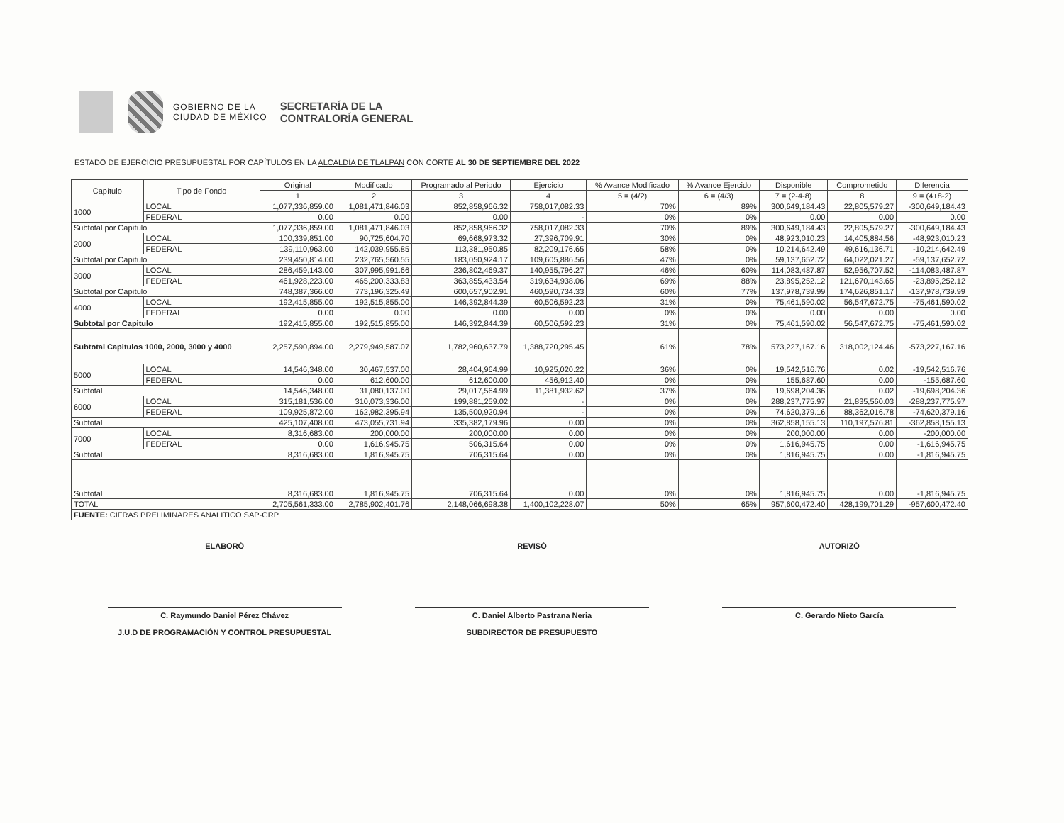GOBIERNO DE LA
CIUDAD DE MÉXICO
SECRETARÍA DE LA
CONTRALORÍA GENERAL
ESTADO DE EJERCICIO PRESUPUESTAL POR CAPÍTULOS EN LA ALCALDÍA DE TLALPAN CON CORTE AL 30 DE SEPTIEMBRE DEL 2022
| Capítulo | Tipo de Fondo | Original | Modificado | Programado al Periodo | Ejercicio | % Avance Modificado | % Avance Ejercido | Disponible | Comprometido | Diferencia |
| --- | --- | --- | --- | --- | --- | --- | --- | --- | --- | --- |
| | | 1 | 2 | 3 | 4 | 5 = (4/2) | 6 = (4/3) | 7 = (2-4-8) | 8 | 9 = (4+8-2) |
| 1000 | LOCAL | 1,077,336,859.00 | 1,081,471,846.03 | 852,858,966.32 | 758,017,082.33 | 70% | 89% | 300,649,184.43 | 22,805,579.27 | -300,649,184.43 |
| | FEDERAL | 0.00 | 0.00 | 0.00 | - | 0% | 0% | 0.00 | 0.00 | 0.00 |
| Subtotal por Capítulo | | 1,077,336,859.00 | 1,081,471,846.03 | 852,858,966.32 | 758,017,082.33 | 70% | 89% | 300,649,184.43 | 22,805,579.27 | -300,649,184.43 |
| 2000 | LOCAL | 100,339,851.00 | 90,725,604.70 | 69,668,973.32 | 27,396,709.91 | 30% | 0% | 48,923,010.23 | 14,405,884.56 | -48,923,010.23 |
| | FEDERAL | 139,110,963.00 | 142,039,955.85 | 113,381,950.85 | 82,209,176.65 | 58% | 0% | 10,214,642.49 | 49,616,136.71 | -10,214,642.49 |
| Subtotal por Capítulo | | 239,450,814.00 | 232,765,560.55 | 183,050,924.17 | 109,605,886.56 | 47% | 0% | 59,137,652.72 | 64,022,021.27 | -59,137,652.72 |
| 3000 | LOCAL | 286,459,143.00 | 307,995,991.66 | 236,802,469.37 | 140,955,796.27 | 46% | 60% | 114,083,487.87 | 52,956,707.52 | -114,083,487.87 |
| | FEDERAL | 461,928,223.00 | 465,200,333.83 | 363,855,433.54 | 319,634,938.06 | 69% | 88% | 23,895,252.12 | 121,670,143.65 | -23,895,252.12 |
| Subtotal por Capítulo | | 748,387,366.00 | 773,196,325.49 | 600,657,902.91 | 460,590,734.33 | 60% | 77% | 137,978,739.99 | 174,626,851.17 | -137,978,739.99 |
| 4000 | LOCAL | 192,415,855.00 | 192,515,855.00 | 146,392,844.39 | 60,506,592.23 | 31% | 0% | 75,461,590.02 | 56,547,672.75 | -75,461,590.02 |
| | FEDERAL | 0.00 | 0.00 | 0.00 | 0.00 | 0% | 0% | 0.00 | 0.00 | 0.00 |
| Subtotal por Capitulo | | 192,415,855.00 | 192,515,855.00 | 146,392,844.39 | 60,506,592.23 | 31% | 0% | 75,461,590.02 | 56,547,672.75 | -75,461,590.02 |
| Subtotal Capitulos 1000, 2000, 3000 y 4000 | | 2,257,590,894.00 | 2,279,949,587.07 | 1,782,960,637.79 | 1,388,720,295.45 | 61% | 78% | 573,227,167.16 | 318,002,124.46 | -573,227,167.16 |
| 5000 | LOCAL | 14,546,348.00 | 30,467,537.00 | 28,404,964.99 | 10,925,020.22 | 36% | 0% | 19,542,516.76 | 0.02 | -19,542,516.76 |
| | FEDERAL | 0.00 | 612,600.00 | 612,600.00 | 456,912.40 | 0% | 0% | 155,687.60 | 0.00 | -155,687.60 |
| Subtotal | | 14,546,348.00 | 31,080,137.00 | 29,017,564.99 | 11,381,932.62 | 37% | 0% | 19,698,204.36 | 0.02 | -19,698,204.36 |
| 6000 | LOCAL | 315,181,536.00 | 310,073,336.00 | 199,881,259.02 | - | 0% | 0% | 288,237,775.97 | 21,835,560.03 | -288,237,775.97 |
| | FEDERAL | 109,925,872.00 | 162,982,395.94 | 135,500,920.94 | - | 0% | 0% | 74,620,379.16 | 88,362,016.78 | -74,620,379.16 |
| Subtotal | | 425,107,408.00 | 473,055,731.94 | 335,382,179.96 | 0.00 | 0% | 0% | 362,858,155.13 | 110,197,576.81 | -362,858,155.13 |
| 7000 | LOCAL | 8,316,683.00 | 200,000.00 | 200,000.00 | 0.00 | 0% | 0% | 200,000.00 | 0.00 | -200,000.00 |
| | FEDERAL | 0.00 | 1,616,945.75 | 506,315.64 | 0.00 | 0% | 0% | 1,616,945.75 | 0.00 | -1,616,945.75 |
| Subtotal | | 8,316,683.00 | 1,816,945.75 | 706,315.64 | 0.00 | 0% | 0% | 1,816,945.75 | 0.00 | -1,816,945.75 |
| Subtotal | | 8,316,683.00 | 1,816,945.75 | 706,315.64 | 0.00 | 0% | 0% | 1,816,945.75 | 0.00 | -1,816,945.75 |
| TOTAL | | 2,705,561,333.00 | 2,785,902,401.76 | 2,148,066,698.38 | 1,400,102,228.07 | 50% | 65% | 957,600,472.40 | 428,199,701.29 | -957,600,472.40 |
| FUENTE: CIFRAS PRELIMINARES ANALITICO SAP-GRP | | | | | | | | | | |
ELABORÓ
C. Raymundo Daniel Pérez Chávez
J.U.D DE PROGRAMACIÓN Y CONTROL PRESUPUESTAL
REVISÓ
C. Daniel Alberto Pastrana Neria
SUBDIRECTOR DE PRESUPUESTO
AUTORIZÓ
C. Gerardo Nieto García